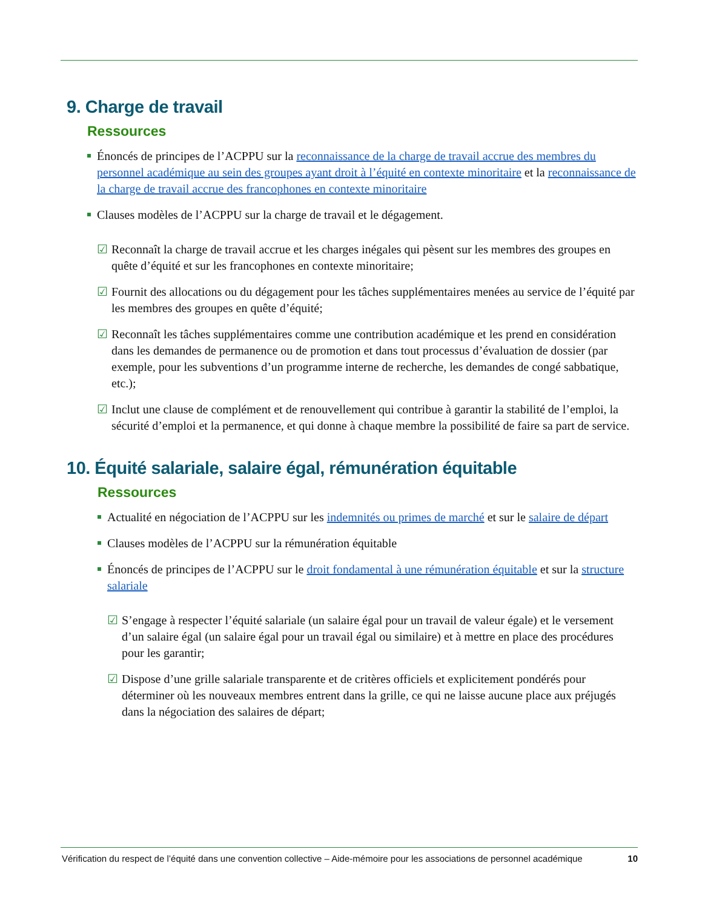9. Charge de travail
Ressources
Énoncés de principes de l’ACPPU sur la reconnaissance de la charge de travail accrue des membres du personnel académique au sein des groupes ayant droit à l’équité en contexte minoritaire et la reconnaissance de la charge de travail accrue des francophones en contexte minoritaire
Clauses modèles de l’ACPPU sur la charge de travail et le dégagement.
☑ Reconnaît la charge de travail accrue et les charges inégales qui pèsent sur les membres des groupes en quête d’équité et sur les francophones en contexte minoritaire;
☑ Fournit des allocations ou du dégagement pour les tâches supplémentaires menées au service de l’équité par les membres des groupes en quête d’équité;
☑ Reconnaît les tâches supplémentaires comme une contribution académique et les prend en considération dans les demandes de permanence ou de promotion et dans tout processus d’évaluation de dossier (par exemple, pour les subventions d’un programme interne de recherche, les demandes de congé sabbatique, etc.);
☑ Inclut une clause de complément et de renouvellement qui contribue à garantir la stabilité de l’emploi, la sécurité d’emploi et la permanence, et qui donne à chaque membre la possibilité de faire sa part de service.
10. Équité salariale, salaire égal, rémunération équitable
Ressources
Actualité en négociation de l’ACPPU sur les indemnités ou primes de marché et sur le salaire de départ
Clauses modèles de l’ACPPU sur la rémunération équitable
Énoncés de principes de l’ACPPU sur le droit fondamental à une rémunération équitable et sur la structure salariale
☑ S’engage à respecter l’équité salariale (un salaire égal pour un travail de valeur égale) et le versement d’un salaire égal (un salaire égal pour un travail égal ou similaire) et à mettre en place des procédures pour les garantir;
☑ Dispose d’une grille salariale transparente et de critères officiels et explicitement pondérés pour déterminer où les nouveaux membres entrent dans la grille, ce qui ne laisse aucune place aux préjugés dans la négociation des salaires de départ;
Vérification du respect de l’équité dans une convention collective – Aide-mémoire pour les associations de personnel académique 10